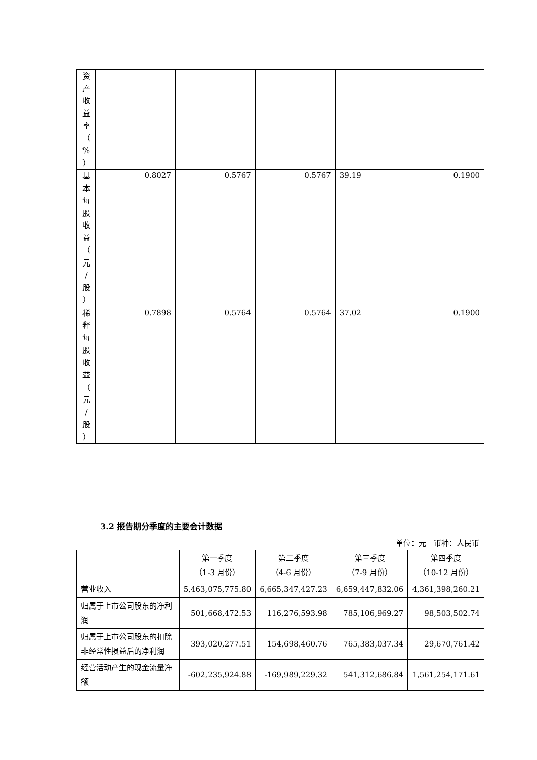| 资 产 收 益 率 （ % ） | | | | | |
| 基 本 每 股 收 益 （ 元 / 股 ） | 0.8027 | 0.5767 | 0.5767 | 39.19 | 0.1900 |
| 稀 释 每 股 收 益 （ 元 / 股 ） | 0.7898 | 0.5764 | 0.5764 | 37.02 | 0.1900 |
3.2 报告期分季度的主要会计数据
单位：元　币种：人民币
| | 第一季度 （1-3 月份） | 第二季度 （4-6 月份） | 第三季度 （7-9 月份） | 第四季度 （10-12 月份） |
| --- | --- | --- | --- | --- |
| 营业收入 | 5,463,075,775.80 | 6,665,347,427.23 | 6,659,447,832.06 | 4,361,398,260.21 |
| 归属于上市公司股东的净利润 | 501,668,472.53 | 116,276,593.98 | 785,106,969.27 | 98,503,502.74 |
| 归属于上市公司股东的扣除非经常性损益后的净利润 | 393,020,277.51 | 154,698,460.76 | 765,383,037.34 | 29,670,761.42 |
| 经营活动产生的现金流量净额 | -602,235,924.88 | -169,989,229.32 | 541,312,686.84 | 1,561,254,171.61 |